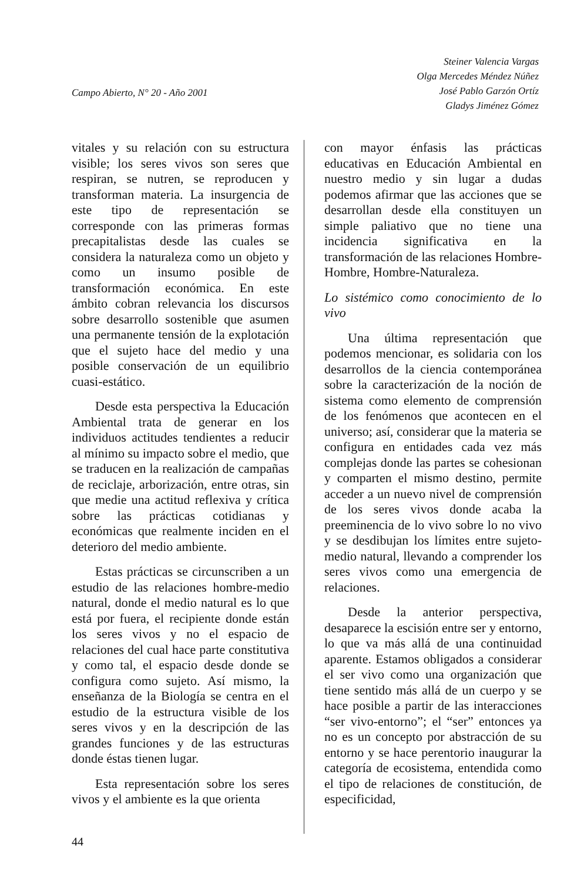Campo Abierto, N° 20 - Año 2001
Steiner Valencia Vargas
Olga Mercedes Méndez Núñez
José Pablo Garzón Ortíz
Gladys Jiménez Gómez
vitales y su relación con su estructura visible; los seres vivos son seres que respiran, se nutren, se reproducen y transforman materia. La insurgencia de este tipo de representación se corresponde con las primeras formas precapitalistas desde las cuales se considera la naturaleza como un objeto y como un insumo posible de transformación económica. En este ámbito cobran relevancia los discursos sobre desarrollo sostenible que asumen una permanente tensión de la explotación que el sujeto hace del medio y una posible conservación de un equilibrio cuasi-estático.
Desde esta perspectiva la Educación Ambiental trata de generar en los individuos actitudes tendientes a reducir al mínimo su impacto sobre el medio, que se traducen en la realización de campañas de reciclaje, arborización, entre otras, sin que medie una actitud reflexiva y crítica sobre las prácticas cotidianas y económicas que realmente inciden en el deterioro del medio ambiente.
Estas prácticas se circunscriben a un estudio de las relaciones hombre-medio natural, donde el medio natural es lo que está por fuera, el recipiente donde están los seres vivos y no el espacio de relaciones del cual hace parte constitutiva y como tal, el espacio desde donde se configura como sujeto. Así mismo, la enseñanza de la Biología se centra en el estudio de la estructura visible de los seres vivos y en la descripción de las grandes funciones y de las estructuras donde éstas tienen lugar.
Esta representación sobre los seres vivos y el ambiente es la que orienta
con mayor énfasis las prácticas educativas en Educación Ambiental en nuestro medio y sin lugar a dudas podemos afirmar que las acciones que se desarrollan desde ella constituyen un simple paliativo que no tiene una incidencia significativa en la transformación de las relaciones Hombre-Hombre, Hombre-Naturaleza.
Lo sistémico como conocimiento de lo vivo
Una última representación que podemos mencionar, es solidaria con los desarrollos de la ciencia contemporánea sobre la caracterización de la noción de sistema como elemento de comprensión de los fenómenos que acontecen en el universo; así, considerar que la materia se configura en entidades cada vez más complejas donde las partes se cohesionan y comparten el mismo destino, permite acceder a un nuevo nivel de comprensión de los seres vivos donde acaba la preeminencia de lo vivo sobre lo no vivo y se desdibujan los límites entre sujeto-medio natural, llevando a comprender los seres vivos como una emergencia de relaciones.
Desde la anterior perspectiva, desaparece la escisión entre ser y entorno, lo que va más allá de una continuidad aparente. Estamos obligados a considerar el ser vivo como una organización que tiene sentido más allá de un cuerpo y se hace posible a partir de las interacciones “ser vivo-entorno”; el “ser” entonces ya no es un concepto por abstracción de su entorno y se hace perentorio inaugurar la categoría de ecosistema, entendida como el tipo de relaciones de constitución, de especificidad,
44